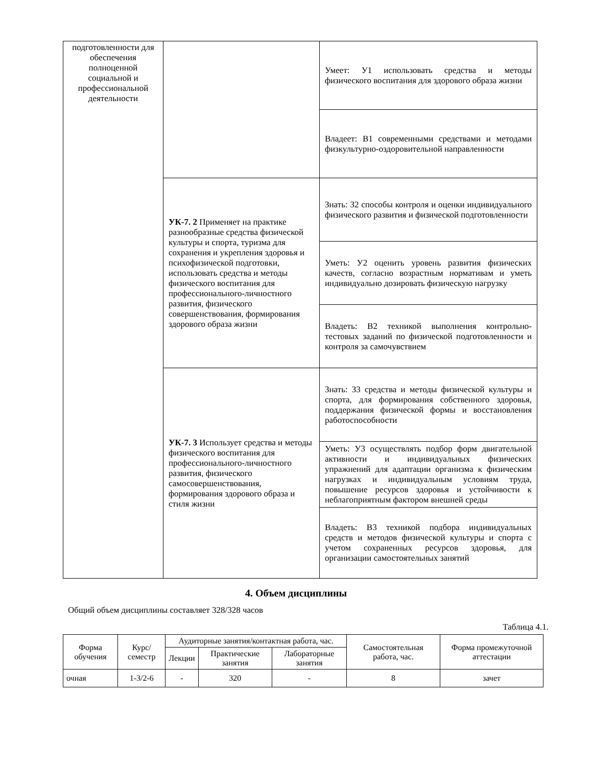| подготовленности для обеспечения полноценной социальной и профессиональной деятельности | | Умеет: У1 использовать средства и методы физического воспитания для здорового образа жизни |
| | | Владеет: В1 современными средствами и методами физкультурно-оздоровительной направленности |
| | УК-7. 2 Применяет на практике разнообразные средства физической культуры и спорта, туризма для сохранения и укрепления здоровья и психофизической подготовки, использовать средства и методы физического воспитания для профессионального-личностного развития, физического совершенствования, формирования здорового образа жизни | Знать: З2 способы контроля и оценки индивидуального физического развития и физической подготовленности |
| | | Уметь: У2 оценить уровень развития физических качеств, согласно возрастным нормативам и уметь индивидуально дозировать физическую нагрузку |
| | | Владеть: В2 техникой выполнения контрольно-тестовых заданий по физической подготовленности и контроля за самочувствием |
| | УК-7. 3 Использует средства и методы физического воспитания для профессионального-личностного развития, физического самосовершенствования, формирования здорового образа и стиля жизни | Знать: З3 средства и методы физической культуры и спорта, для формирования собственного здоровья, поддержания физической формы и восстановления работоспособности |
| | | Уметь: У3 осуществлять подбор форм двигательной активности и индивидуальных физических упражнений для адаптации организма к физическим нагрузках и индивидуальным условиям труда, повышение ресурсов здоровья и устойчивости к неблагоприятным фактором внешней среды |
| | | Владеть: В3 техникой подбора индивидуальных средств и методов физической культуры и спорта с учетом сохраненных ресурсов здоровья, для организации самостоятельных занятий |
4. Объем дисциплины
Общий объем дисциплины составляет 328/328 часов
Таблица 4.1.
| Форма обучения | Курс/ семестр | Аудиторные занятия/контактная работа, час. | | | Самостоятельная работа, час. | Форма промежуточной аттестации |
| --- | --- | --- | --- | --- | --- | --- |
| | | Лекции | Практические занятия | Лабораторные занятия | | |
| очная | 1-3/2-6 | - | 320 | - | 8 | зачет |